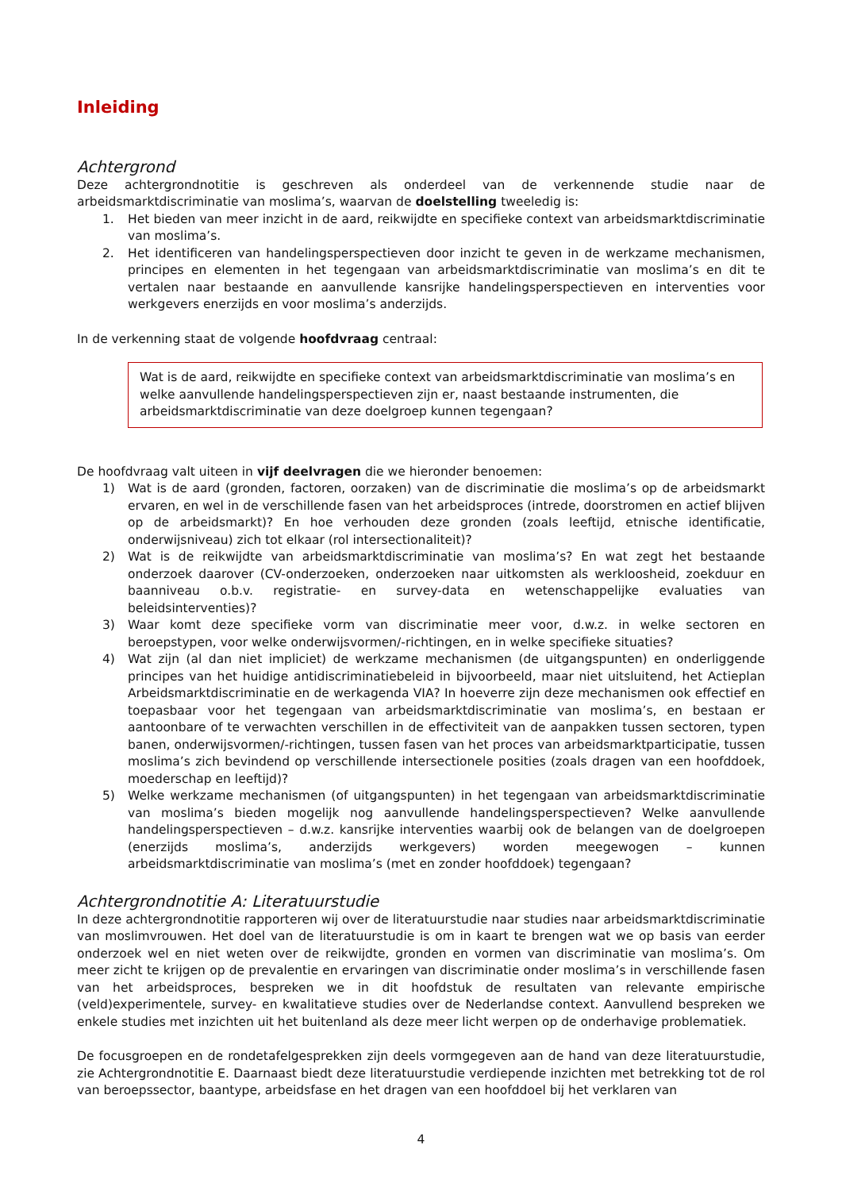Inleiding
Achtergrond
Deze achtergrondnotitie is geschreven als onderdeel van de verkennende studie naar de arbeidsmarktdiscriminatie van moslima’s, waarvan de doelstelling tweeledig is:
1. Het bieden van meer inzicht in de aard, reikwijdte en specifieke context van arbeidsmarktdiscriminatie van moslima’s.
2. Het identificeren van handelingsperspectieven door inzicht te geven in de werkzame mechanismen, principes en elementen in het tegengaan van arbeidsmarktdiscriminatie van moslima’s en dit te vertalen naar bestaande en aanvullende kansrijke handelingsperspectieven en interventies voor werkgevers enerzijds en voor moslima’s anderzijds.
In de verkenning staat de volgende hoofdvraag centraal:
Wat is de aard, reikwijdte en specifieke context van arbeidsmarktdiscriminatie van moslima’s en welke aanvullende handelingsperspectieven zijn er, naast bestaande instrumenten, die arbeidsmarktdiscriminatie van deze doelgroep kunnen tegengaan?
De hoofdvraag valt uiteen in vijf deelvragen die we hieronder benoemen:
1) Wat is de aard (gronden, factoren, oorzaken) van de discriminatie die moslima’s op de arbeidsmarkt ervaren, en wel in de verschillende fasen van het arbeidsproces (intrede, doorstromen en actief blijven op de arbeidsmarkt)? En hoe verhouden deze gronden (zoals leeftijd, etnische identificatie, onderwijsniveau) zich tot elkaar (rol intersectionaliteit)?
2) Wat is de reikwijdte van arbeidsmarktdiscriminatie van moslima’s? En wat zegt het bestaande onderzoek daarover (CV-onderzoeken, onderzoeken naar uitkomsten als werkloosheid, zoekduur en baanniveau o.b.v. registratie- en survey-data en wetenschappelijke evaluaties van beleidsinterventies)?
3) Waar komt deze specifieke vorm van discriminatie meer voor, d.w.z. in welke sectoren en beroepstypen, voor welke onderwijsvormen/-richtingen, en in welke specifieke situaties?
4) Wat zijn (al dan niet impliciet) de werkzame mechanismen (de uitgangspunten) en onderliggende principes van het huidige antidiscriminatiebeleid in bijvoorbeeld, maar niet uitsluitend, het Actieplan Arbeidsmarktdiscriminatie en de werkagenda VIA? In hoeverre zijn deze mechanismen ook effectief en toepasbaar voor het tegengaan van arbeidsmarktdiscriminatie van moslima’s, en bestaan er aantoonbare of te verwachten verschillen in de effectiviteit van de aanpakken tussen sectoren, typen banen, onderwijsvormen/-richtingen, tussen fasen van het proces van arbeidsmarktparticipatie, tussen moslima’s zich bevindend op verschillende intersectionele posities (zoals dragen van een hoofddoek, moederschap en leeftijd)?
5) Welke werkzame mechanismen (of uitgangspunten) in het tegengaan van arbeidsmarktdiscriminatie van moslima’s bieden mogelijk nog aanvullende handelingsperspectieven? Welke aanvullende handelingsperspectieven – d.w.z. kansrijke interventies waarbij ook de belangen van de doelgroepen (enerzijds moslima’s, anderzijds werkgevers) worden meegewogen – kunnen arbeidsmarktdiscriminatie van moslima’s (met en zonder hoofddoek) tegengaan?
Achtergrondnotitie A: Literatuurstudie
In deze achtergrondnotitie rapporteren wij over de literatuurstudie naar studies naar arbeidsmarktdiscriminatie van moslimvrouwen. Het doel van de literatuurstudie is om in kaart te brengen wat we op basis van eerder onderzoek wel en niet weten over de reikwijdte, gronden en vormen van discriminatie van moslima’s. Om meer zicht te krijgen op de prevalentie en ervaringen van discriminatie onder moslima’s in verschillende fasen van het arbeidsproces, bespreken we in dit hoofdstuk de resultaten van relevante empirische (veld)experimentele, survey- en kwalitatieve studies over de Nederlandse context. Aanvullend bespreken we enkele studies met inzichten uit het buitenland als deze meer licht werpen op de onderhavige problematiek.
De focusgroepen en de rondetafelgesprekken zijn deels vormgegeven aan de hand van deze literatuurstudie, zie Achtergrondnotitie E. Daarnaast biedt deze literatuurstudie verdiepende inzichten met betrekking tot de rol van beroepssector, baantype, arbeidsfase en het dragen van een hoofddoel bij het verklaren van
4